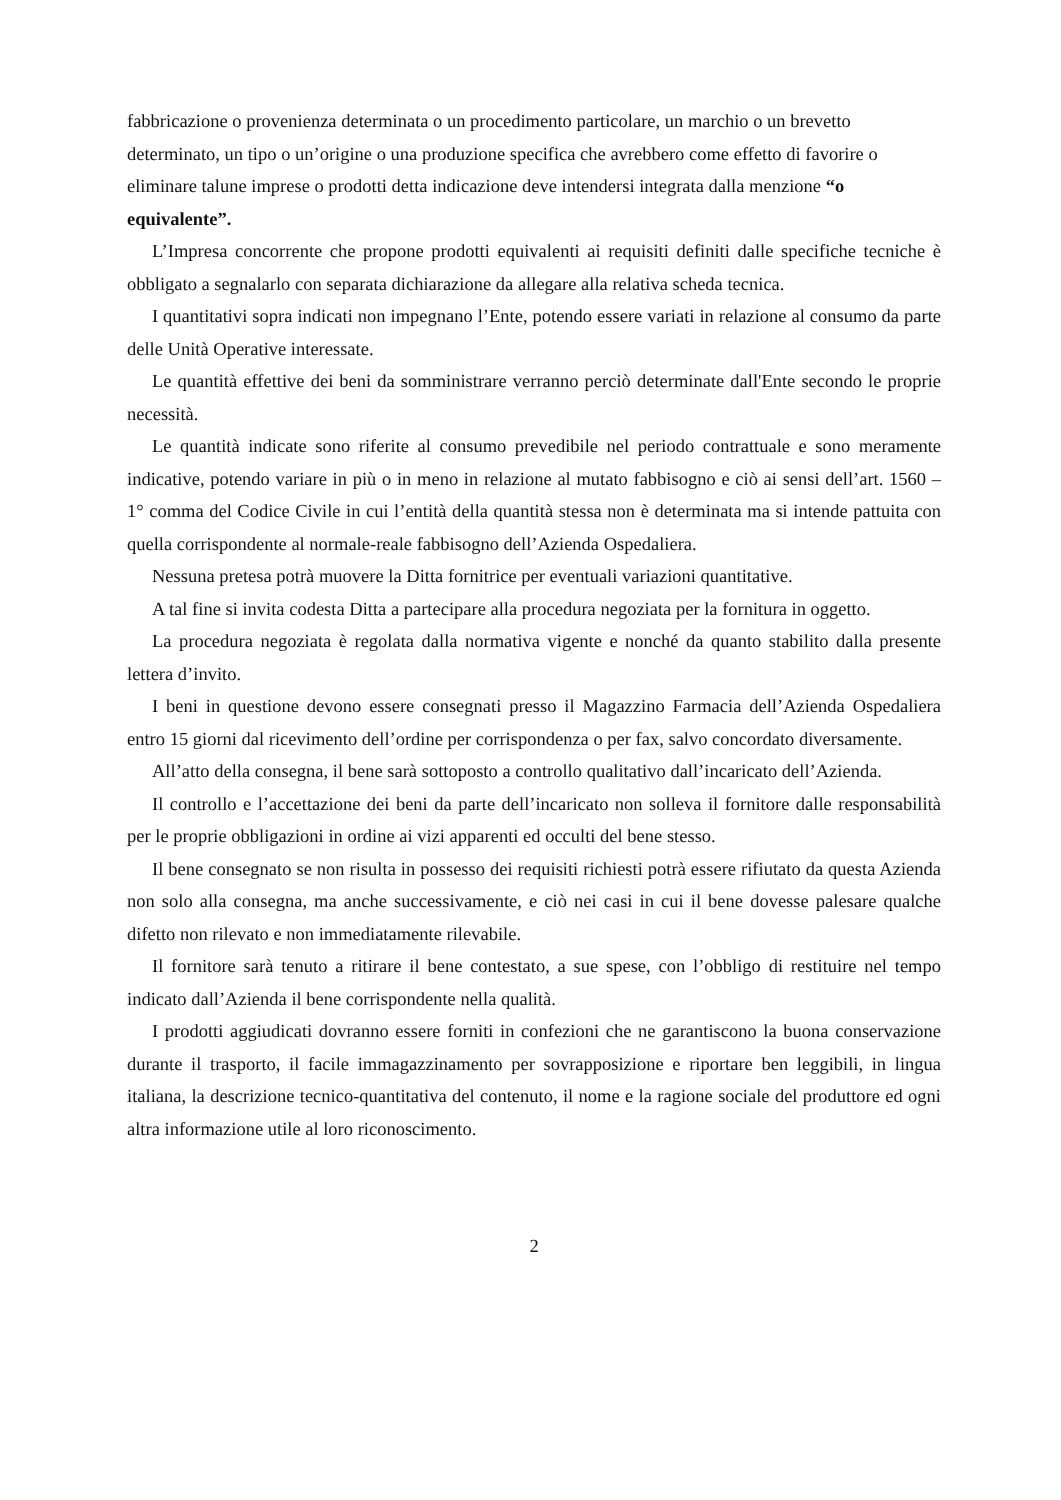fabbricazione o provenienza determinata o un procedimento particolare, un marchio o un brevetto determinato, un tipo o un’origine o una produzione specifica che avrebbero come effetto di favorire o eliminare talune imprese o prodotti detta indicazione deve intendersi integrata dalla menzione “o equivalente”.
L’Impresa concorrente che propone prodotti equivalenti ai requisiti definiti dalle specifiche tecniche è obbligato a segnalarlo con separata dichiarazione da allegare alla relativa scheda tecnica.
I quantitativi sopra indicati non impegnano l’Ente, potendo essere variati in relazione al consumo da parte delle Unità Operative interessate.
Le quantità effettive dei beni da somministrare verranno perciò determinate dall'Ente secondo le proprie necessità.
Le quantità indicate sono riferite al consumo prevedibile nel periodo contrattuale e sono meramente indicative, potendo variare in più o in meno in relazione al mutato fabbisogno e ciò ai sensi dell’art. 1560 – 1° comma del Codice Civile in cui l’entità della quantità stessa non è determinata ma si intende pattuita con quella corrispondente al normale-reale fabbisogno dell’Azienda Ospedaliera.
Nessuna pretesa potrà muovere la Ditta fornitrice per eventuali variazioni quantitative.
A tal fine si invita codesta Ditta a partecipare alla procedura negoziata per la fornitura in oggetto.
La procedura negoziata è regolata dalla normativa vigente e nonché da quanto stabilito dalla presente lettera d’invito.
I beni in questione devono essere consegnati presso il Magazzino Farmacia dell’Azienda Ospedaliera entro 15 giorni dal ricevimento dell’ordine per corrispondenza o per fax, salvo concordato diversamente.
All’atto della consegna, il bene sarà sottoposto a controllo qualitativo dall’incaricato dell’Azienda.
Il controllo e l’accettazione dei beni da parte dell’incaricato non solleva il fornitore dalle responsabilità per le proprie obbligazioni in ordine ai vizi apparenti ed occulti del bene stesso.
Il bene consegnato se non risulta in possesso dei requisiti richiesti potrà essere rifiutato da questa Azienda non solo alla consegna, ma anche successivamente, e ciò nei casi in cui il bene dovesse palesare qualche difetto non rilevato e non immediatamente rilevabile.
Il fornitore sarà tenuto a ritirare il bene contestato, a sue spese, con l’obbligo di restituire nel tempo indicato dall’Azienda il bene corrispondente nella qualità.
I prodotti aggiudicati dovranno essere forniti in confezioni che ne garantiscono la buona conservazione durante il trasporto, il facile immagazzinamento per sovrapposizione e riportare ben leggibili, in lingua italiana, la descrizione tecnico-quantitativa del contenuto, il nome e la ragione sociale del produttore ed ogni altra informazione utile al loro riconoscimento.
2